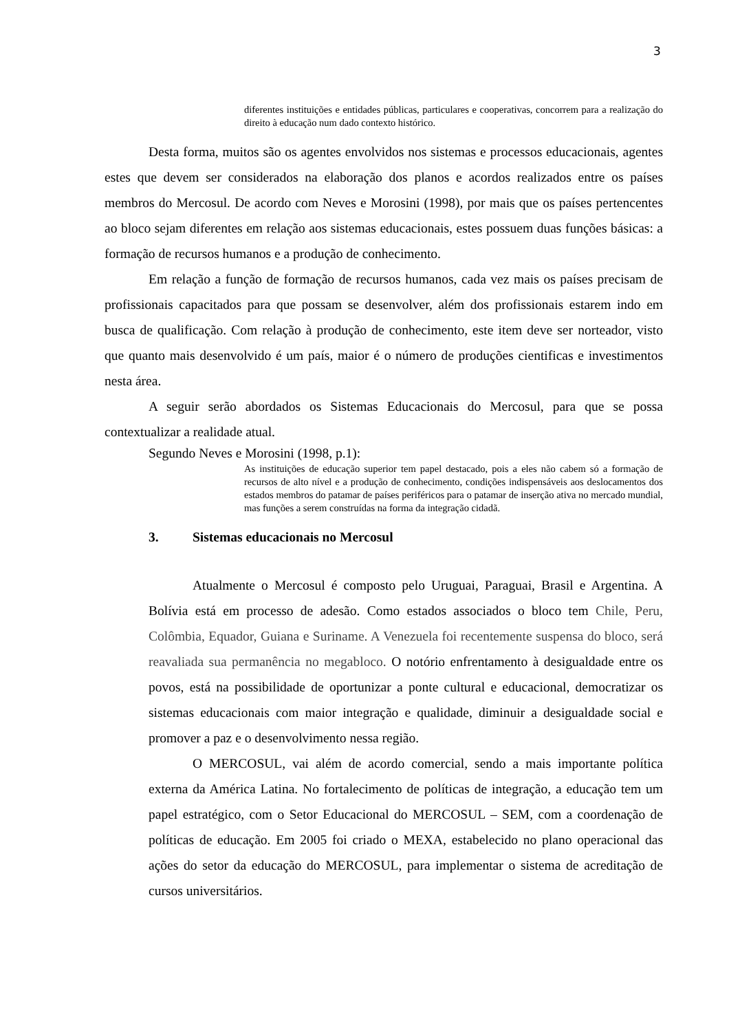3
diferentes instituições e entidades públicas, particulares e cooperativas, concorrem para a realização do direito à educação num dado contexto histórico.
Desta forma, muitos são os agentes envolvidos nos sistemas e processos educacionais, agentes estes que devem ser considerados na elaboração dos planos e acordos realizados entre os países membros do Mercosul. De acordo com Neves e Morosini (1998), por mais que os países pertencentes ao bloco sejam diferentes em relação aos sistemas educacionais, estes possuem duas funções básicas: a formação de recursos humanos e a produção de conhecimento.
Em relação a função de formação de recursos humanos, cada vez mais os países precisam de profissionais capacitados para que possam se desenvolver, além dos profissionais estarem indo em busca de qualificação. Com relação à produção de conhecimento, este item deve ser norteador, visto que quanto mais desenvolvido é um país, maior é o número de produções cientificas e investimentos nesta área.
A seguir serão abordados os Sistemas Educacionais do Mercosul, para que se possa contextualizar a realidade atual.
Segundo Neves e Morosini (1998, p.1):
As instituições de educação superior tem papel destacado, pois a eles não cabem só a formação de recursos de alto nível e a produção de conhecimento, condições indispensáveis aos deslocamentos dos estados membros do patamar de países periféricos para o patamar de inserção ativa no mercado mundial, mas funções a serem construídas na forma da integração cidadã.
3. Sistemas educacionais no Mercosul
Atualmente o Mercosul é composto pelo Uruguai, Paraguai, Brasil e Argentina. A Bolívia está em processo de adesão. Como estados associados o bloco tem Chile, Peru, Colômbia, Equador, Guiana e Suriname. A Venezuela foi recentemente suspensa do bloco, será reavaliada sua permanência no megabloco. O notório enfrentamento à desigualdade entre os povos, está na possibilidade de oportunizar a ponte cultural e educacional, democratizar os sistemas educacionais com maior integração e qualidade, diminuir a desigualdade social e promover a paz e o desenvolvimento nessa região.
O MERCOSUL, vai além de acordo comercial, sendo a mais importante política externa da América Latina. No fortalecimento de políticas de integração, a educação tem um papel estratégico, com o Setor Educacional do MERCOSUL – SEM, com a coordenação de políticas de educação. Em 2005 foi criado o MEXA, estabelecido no plano operacional das ações do setor da educação do MERCOSUL, para implementar o sistema de acreditação de cursos universitários.